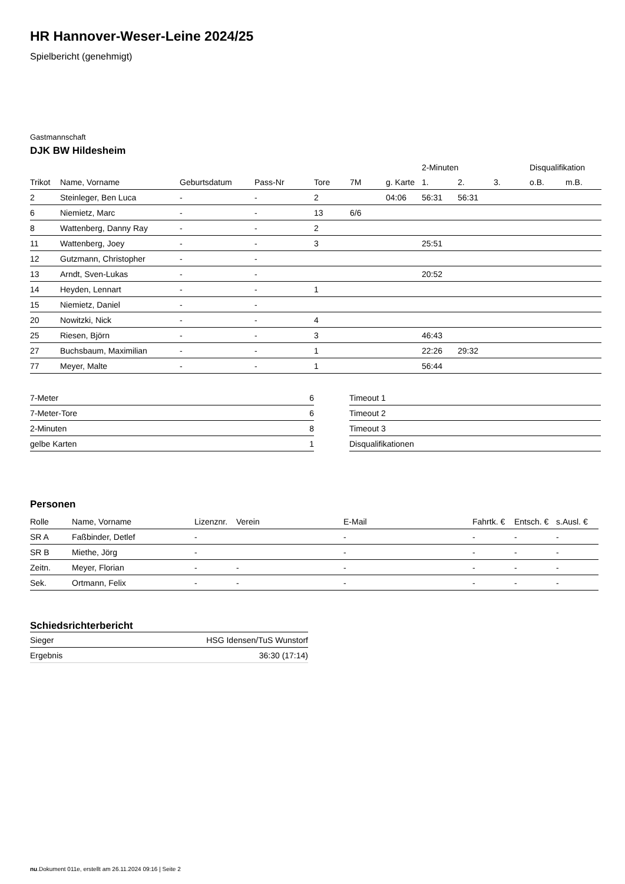HR Hannover-Weser-Leine 2024/25
Spielbericht (genehmigt)
Gastmannschaft
DJK BW Hildesheim
| | | | | | | | 2-Minuten | | | Disqualifikation | |
| --- | --- | --- | --- | --- | --- | --- | --- | --- | --- | --- | --- |
| Trikot | Name, Vorname | Geburtsdatum | Pass-Nr | Tore | 7M | g. Karte | 1. | 2. | 3. | o.B. | m.B. |
| 2 | Steinleger, Ben Luca | - | - | 2 | | 04:06 | 56:31 | 56:31 | | | |
| 6 | Niemietz, Marc | - | - | 13 | 6/6 | | | | | | |
| 8 | Wattenberg, Danny Ray | - | - | 2 | | | | | | | |
| 11 | Wattenberg, Joey | - | - | 3 | | | 25:51 | | | | |
| 12 | Gutzmann, Christopher | - | - | | | | | | | | |
| 13 | Arndt, Sven-Lukas | - | - | | | | 20:52 | | | | |
| 14 | Heyden, Lennart | - | - | 1 | | | | | | | |
| 15 | Niemietz, Daniel | - | - | | | | | | | | |
| 20 | Nowitzki, Nick | - | - | 4 | | | | | | | |
| 25 | Riesen, Björn | - | - | 3 | | | 46:43 | | | | |
| 27 | Buchsbaum, Maximilian | - | - | 1 | | | 22:26 | 29:32 | | | |
| 77 | Meyer, Malte | - | - | 1 | | | 56:44 | | | | |
| 7-Meter | 6 |
| 7-Meter-Tore | 6 |
| 2-Minuten | 8 |
| gelbe Karten | 1 |
| Timeout 1 |
| Timeout 2 |
| Timeout 3 |
| Disqualifikationen |
Personen
| Rolle | Name, Vorname | Lizenznr. | Verein | E-Mail | Fahrtk. € | Entsch. € | s.Ausl. € |
| --- | --- | --- | --- | --- | --- | --- | --- |
| SR A | Faßbinder, Detlef | - | | - | - | - | - |
| SR B | Miethe, Jörg | - | | - | - | - | - |
| Zeitn. | Meyer, Florian | - | - | - | - | - | - |
| Sek. | Ortmann, Felix | - | - | - | - | - | - |
Schiedsrichterbericht
| Sieger | HSG Idensen/TuS Wunstorf |
| Ergebnis | 36:30 (17:14) |
nu.Dokument 011e, erstellt am 26.11.2024 09:16 | Seite 2